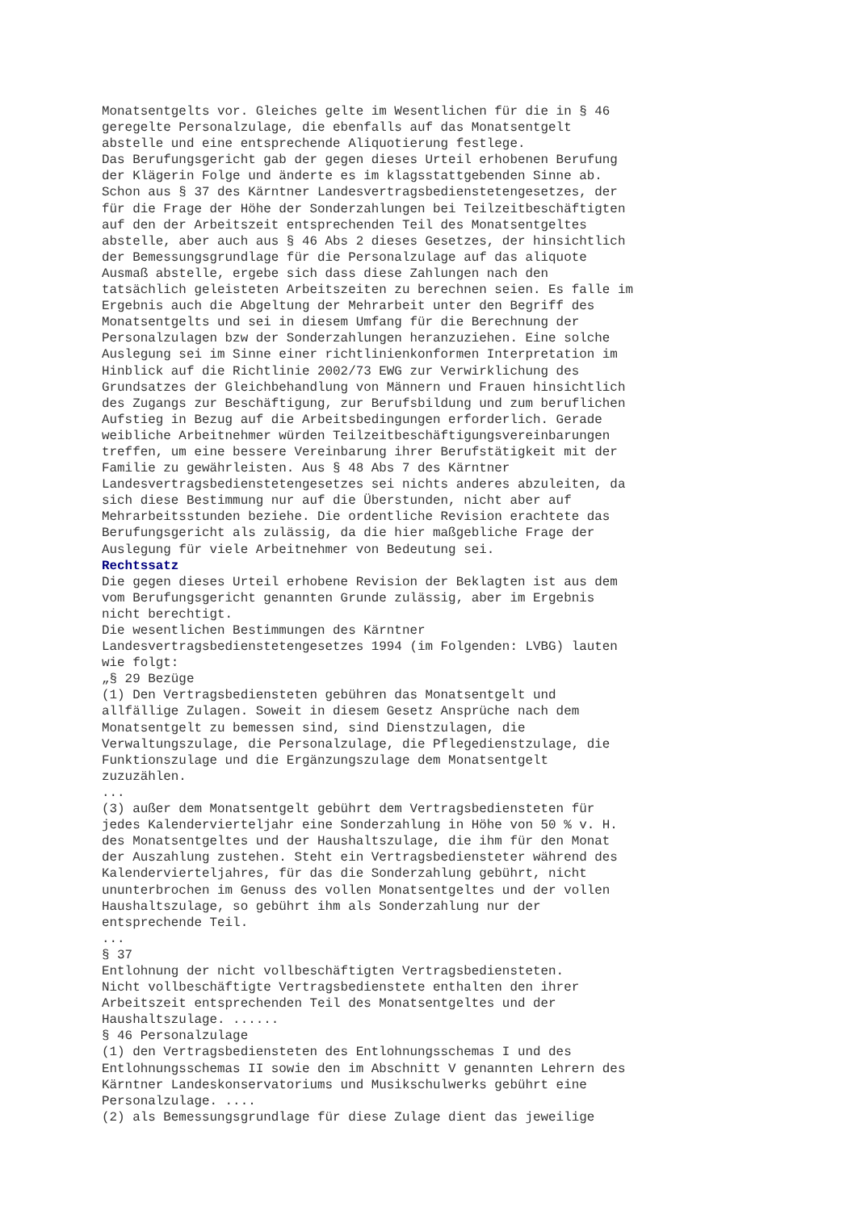Monatsentgelts vor. Gleiches gelte im Wesentlichen für die in § 46 geregelte Personalzulage, die ebenfalls auf das Monatsentgelt abstelle und eine entsprechende Aliquotierung festlege. Das Berufungsgericht gab der gegen dieses Urteil erhobenen Berufung der Klägerin Folge und änderte es im klagsstattgebenden Sinne ab. Schon aus § 37 des Kärntner Landesvertragsbedienstetengesetzes, der für die Frage der Höhe der Sonderzahlungen bei Teilzeitbeschäftigten auf den der Arbeitszeit entsprechenden Teil des Monatsentgeltes abstelle, aber auch aus § 46 Abs 2 dieses Gesetzes, der hinsichtlich der Bemessungsgrundlage für die Personalzulage auf das aliquote Ausmaß abstelle, ergebe sich dass diese Zahlungen nach den tatsächlich geleisteten Arbeitszeiten zu berechnen seien. Es falle im Ergebnis auch die Abgeltung der Mehrarbeit unter den Begriff des Monatsentgelts und sei in diesem Umfang für die Berechnung der Personalzulagen bzw der Sonderzahlungen heranzuziehen. Eine solche Auslegung sei im Sinne einer richtlinienkonformen Interpretation im Hinblick auf die Richtlinie 2002/73 EWG zur Verwirklichung des Grundsatzes der Gleichbehandlung von Männern und Frauen hinsichtlich des Zugangs zur Beschäftigung, zur Berufsbildung und zum beruflichen Aufstieg in Bezug auf die Arbeitsbedingungen erforderlich. Gerade weibliche Arbeitnehmer würden Teilzeitbeschäftigungsvereinbarungen treffen, um eine bessere Vereinbarung ihrer Berufstätigkeit mit der Familie zu gewährleisten. Aus § 48 Abs 7 des Kärntner Landesvertragsbedienstetengesetzes sei nichts anderes abzuleiten, da sich diese Bestimmung nur auf die Überstunden, nicht aber auf Mehrarbeitsstunden beziehe. Die ordentliche Revision erachtete das Berufungsgericht als zulässig, da die hier maßgebliche Frage der Auslegung für viele Arbeitnehmer von Bedeutung sei. Rechtssatz Die gegen dieses Urteil erhobene Revision der Beklagten ist aus dem vom Berufungsgericht genannten Grunde zulässig, aber im Ergebnis nicht berechtigt. Die wesentlichen Bestimmungen des Kärntner Landesvertragsbedienstetengesetzes 1994 (im Folgenden: LVBG) lauten wie folgt: „§ 29 Bezüge (1) Den Vertragsbediensteten gebühren das Monatsentgelt und allfällige Zulagen. Soweit in diesem Gesetz Ansprüche nach dem Monatsentgelt zu bemessen sind, sind Dienstzulagen, die Verwaltungszulage, die Personalzulage, die Pflegedienstzulage, die Funktionszulage und die Ergänzungszulage dem Monatsentgelt zuzuzählen. ... (3) außer dem Monatsentgelt gebührt dem Vertragsbediensteten für jedes Kalendervierteljahr eine Sonderzahlung in Höhe von 50 % v. H. des Monatsentgeltes und der Haushaltszulage, die ihm für den Monat der Auszahlung zustehen. Steht ein Vertragsbediensteter während des Kalendervierteljahres, für das die Sonderzahlung gebührt, nicht ununterbrochen im Genuss des vollen Monatsentgeltes und der vollen Haushaltszulage, so gebührt ihm als Sonderzahlung nur der entsprechende Teil. ... § 37 Entlohnung der nicht vollbeschäftigten Vertragsbediensteten. Nicht vollbeschäftigte Vertragsbedienstete enthalten den ihrer Arbeitszeit entsprechenden Teil des Monatsentgeltes und der Haushaltszulage. ...... § 46 Personalzulage (1) den Vertragsbediensteten des Entlohnungsschemas I und des Entlohnungsschemas II sowie den im Abschnitt V genannten Lehrern des Kärntner Landeskonservatoriums und Musikschulwerks gebührt eine Personalzulage. .... (2) als Bemessungsgrundlage für diese Zulage dient das jeweilige